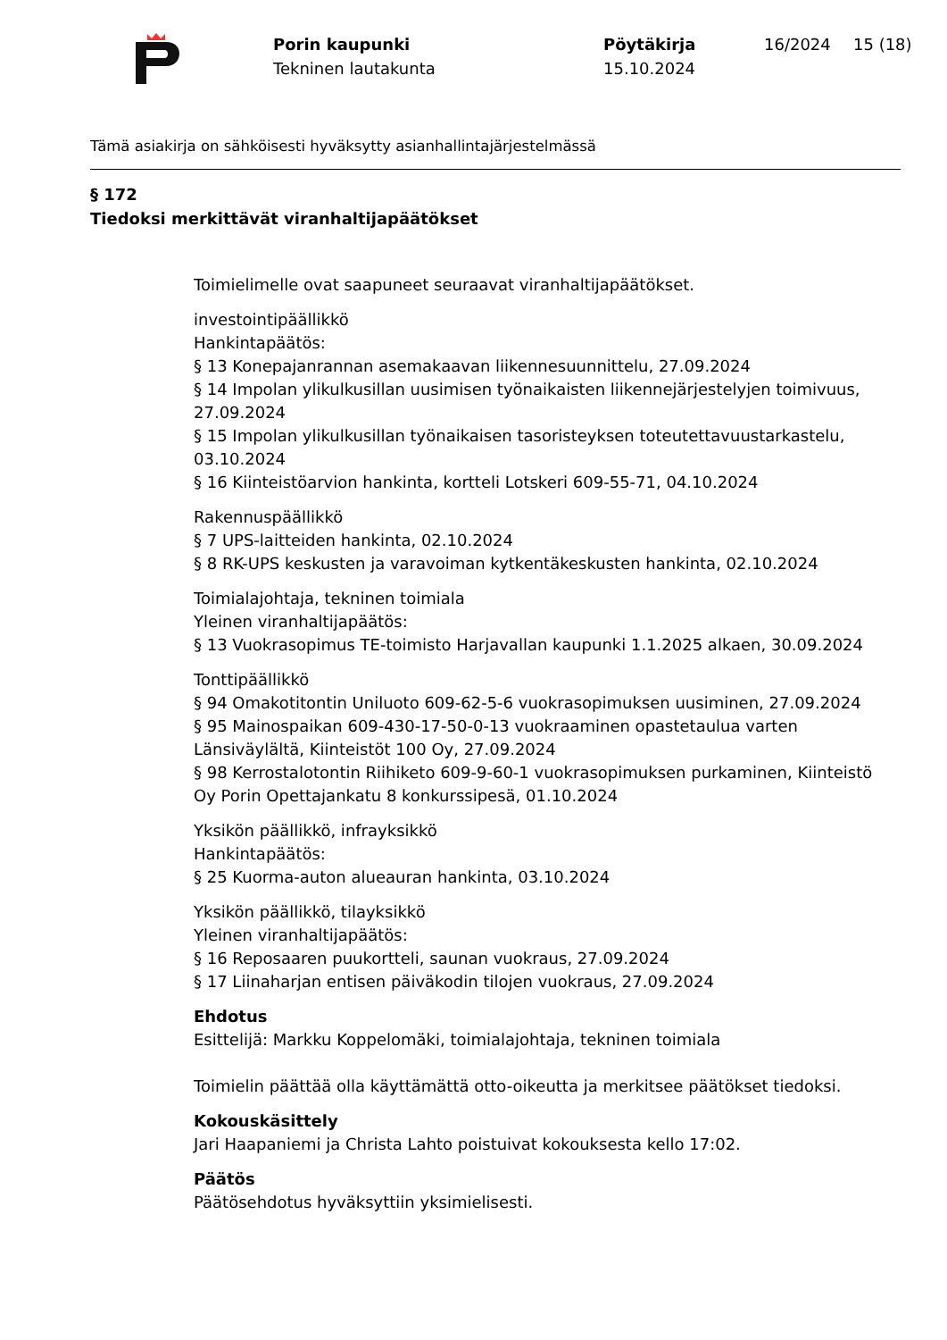Porin kaupunki
Tekninen lautakunta
Pöytäkirja
15.10.2024
16/2024 15 (18)
Tämä asiakirja on sähköisesti hyväksytty asianhallintajärjestelmässä
§ 172
Tiedoksi merkittävät viranhaltijapäätökset
Toimielimelle ovat saapuneet seuraavat viranhaltijapäätökset.
investointipäällikkö
Hankintapäätös:
§ 13 Konepajanrannan asemakaavan liikennesuunnittelu, 27.09.2024
§ 14 Impolan ylikulkusillan uusimisen työnaikaisten liikennejärjestelyjen toimivuus, 27.09.2024
§ 15 Impolan ylikulkusillan työnaikaisen tasoristeyksen toteutettavuustarkastelu, 03.10.2024
§ 16 Kiinteistöarvion hankinta, kortteli Lotskeri 609-55-71, 04.10.2024
Rakennuspäällikkö
§ 7 UPS-laitteiden hankinta, 02.10.2024
§ 8 RK-UPS keskusten ja varavoiman kytkentäkeskusten hankinta, 02.10.2024
Toimialajohtaja, tekninen toimiala
Yleinen viranhaltijapäätös:
§ 13 Vuokrasopimus TE-toimisto Harjavallan kaupunki 1.1.2025 alkaen, 30.09.2024
Tonttipäällikkö
§ 94 Omakotitontin Uniluoto 609-62-5-6 vuokrasopimuksen uusiminen, 27.09.2024
§ 95 Mainospaikan 609-430-17-50-0-13 vuokraaminen opastetaulua varten Länsiväylältä, Kiinteistöt 100 Oy, 27.09.2024
§ 98 Kerrostalotontin Riihiketo 609-9-60-1 vuokrasopimuksen purkaminen, Kiinteistö Oy Porin Opettajankatu 8 konkurssipesä, 01.10.2024
Yksikön päällikkö, infrayksikkö
Hankintapäätös:
§ 25 Kuorma-auton alueauran hankinta, 03.10.2024
Yksikön päällikkö, tilayksikkö
Yleinen viranhaltijapäätös:
§ 16 Reposaaren puukortteli, saunan vuokraus, 27.09.2024
§ 17 Liinaharjan entisen päiväkodin tilojen vuokraus, 27.09.2024
Ehdotus
Esittelijä: Markku Koppelomäki, toimialajohtaja, tekninen toimiala
Toimielin päättää olla käyttämättä otto-oikeutta ja merkitsee päätökset tiedoksi.
Kokouskäsittely
Jari Haapaniemi ja Christa Lahto poistuivat kokouksesta kello 17:02.
Päätös
Päätösehdotus hyväksyttiin yksimielisesti.